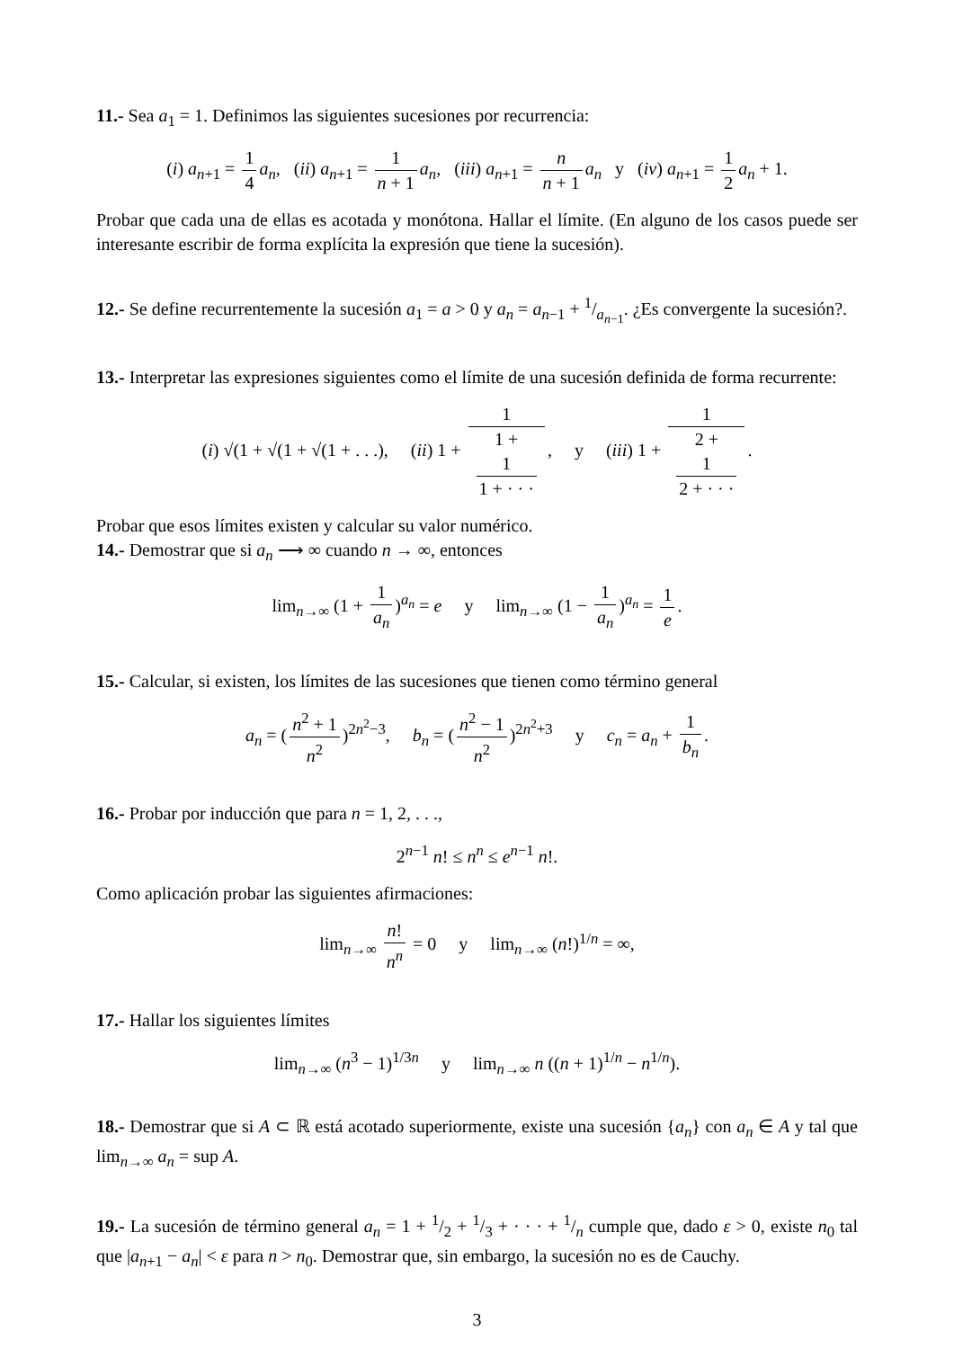11.- Sea a<sub>1</sub> = 1. Definimos las siguientes sucesiones por recurrencia:
(i) a<sub>n+1</sub> = 1 4 a<sub>n</sub>, (ii) a<sub>n+1</sub> = 1 n + 1 a<sub>n</sub>, (iii) a<sub>n+1</sub> = n n + 1 a<sub>n</sub> y (iv) a<sub>n+1</sub> = 1 2 a<sub>n</sub> + 1.
Probar que cada una de ellas es acotada y monótona. Hallar el límite. (En alguno de los casos puede ser interesante escribir de forma explícita la expresión que tiene la sucesión).
12.- Se define recurrentemente la sucesión a<sub>1</sub> = a > 0 y a<sub>n</sub> = a<sub>n−1</sub> + 1/a<sub>n−1</sub>. ¿Es convergente la sucesión?.
13.- Interpretar las expresiones siguientes como el límite de una sucesión definida de forma recurrente:
(i) √(1 + √(1 + √(1 + . . .), (ii) 1 + 1 1 +
1
1 + · · ·, y (iii) 1 + 1 2 +
1
2 + · · ·.
Probar que esos límites existen y calcular su valor numérico.
14.- Demostrar que si a<sub>n</sub> ⟶ ∞ cuando n → ∞, entonces
lim<sub>n→∞</sub> (1 + 1 a<sub>n</sub>)<sup>a<sub>n</sub></sup> = e y lim<sub>n→∞</sub> (1 − 1 a<sub>n</sub>)<sup>a<sub>n</sub></sup> = 1 e.
15.- Calcular, si existen, los límites de las sucesiones que tienen como término general
a<sub>n</sub> = (n<sup>2</sup> + 1 n<sup>2</sup>)<sup>2n<sup>2</sup>−3</sup>, b<sub>n</sub> = (n<sup>2</sup> − 1 n<sup>2</sup>)<sup>2n<sup>2</sup>+3</sup> y c<sub>n</sub> = a<sub>n</sub> + 1 b<sub>n</sub>.
16.- Probar por inducción que para n = 1, 2, . . .,
2<sup>n−1</sup> n! ≤ n<sup>n</sup> ≤ e<sup>n−1</sup> n!.
Como aplicación probar las siguientes afirmaciones:
lim<sub>n→∞</sub> n! n<sup>n</sup> = 0 y lim<sub>n→∞</sub> (n!)<sup>1/n</sup> = ∞,
17.- Hallar los siguientes límites
lim<sub>n→∞</sub> (n<sup>3</sup> − 1)<sup>1/3n</sup> y lim<sub>n→∞</sub> n ((n + 1)<sup>1/n</sup> − n<sup>1/n</sup>).
18.- Demostrar que si A ⊂ ℝ está acotado superiormente, existe una sucesión {a<sub>n</sub>} con a<sub>n</sub> ∈ A y tal que lim<sub>n→∞</sub> a<sub>n</sub> = sup A.
19.- La sucesión de término general a<sub>n</sub> = 1 + 1/2 + 1/3 + · · · + 1/n cumple que, dado ε > 0, existe n<sub>0</sub> tal que |a<sub>n+1</sub> − a<sub>n</sub>| < ε para n > n<sub>0</sub>. Demostrar que, sin embargo, la sucesión no es de Cauchy.
3